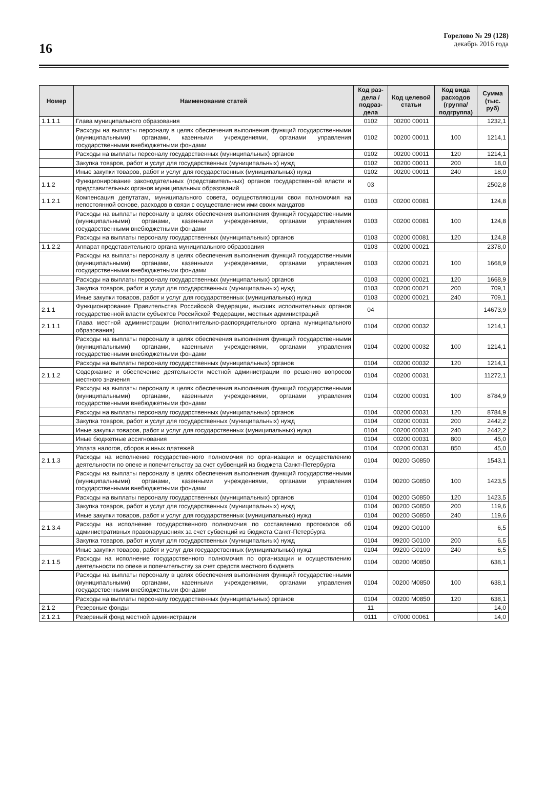16
Горелово № 29 (128)
декабрь 2016 года
| Номер | Наименование статей | Код раз-дела / подраз-дела | Код целевой статьи | Код вида расходов (группа/ подгруппа) | Сумма (тыс. руб) |
| --- | --- | --- | --- | --- | --- |
| 1.1.1.1 | Глава муниципального образования | 0102 | 00200 00011 | | 1232,1 |
| | Расходы на выплаты персоналу в целях обеспечения выполнения функций государственными (муниципальными) органами, казенными учреждениями, органами управления государственными внебюджетными фондами | 0102 | 00200 00011 | 100 | 1214,1 |
| | Расходы на выплаты персоналу государственных (муниципальных) органов | 0102 | 00200 00011 | 120 | 1214,1 |
| | Закупка товаров, работ и услуг для государственных (муниципальных) нужд | 0102 | 00200 00011 | 200 | 18,0 |
| | Иные закупки товаров, работ и услуг для государственных (муниципальных) нужд | 0102 | 00200 00011 | 240 | 18,0 |
| 1.1.2 | Функционирование законодательных (представительных) органов государственной власти и представительных органов муниципальных образований | 03 | | | 2502,8 |
| 1.1.2.1 | Компенсация депутатам, муниципального совета, осуществляющим свои полномочия на непостоянной основе, расходов в связи с осуществлением ими своих мандатов | 0103 | 00200 00081 | | 124,8 |
| | Расходы на выплаты персоналу в целях обеспечения выполнения функций государственными (муниципальными) органами, казенными учреждениями, органами управления государственными внебюджетными фондами | 0103 | 00200 00081 | 100 | 124,8 |
| | Расходы на выплаты персоналу государственных (муниципальных) органов | 0103 | 00200 00081 | 120 | 124,8 |
| 1.1.2.2 | Аппарат представительного органа муниципального образования | 0103 | 00200 00021 | | 2378,0 |
| | Расходы на выплаты персоналу в целях обеспечения выполнения функций государственными (муниципальными) органами, казенными учреждениями, органами управления государственными внебюджетными фондами | 0103 | 00200 00021 | 100 | 1668,9 |
| | Расходы на выплаты персоналу государственных (муниципальных) органов | 0103 | 00200 00021 | 120 | 1668,9 |
| | Закупка товаров, работ и услуг для государственных (муниципальных) нужд | 0103 | 00200 00021 | 200 | 709,1 |
| | Иные закупки товаров, работ и услуг для государственных (муниципальных) нужд | 0103 | 00200 00021 | 240 | 709,1 |
| 2.1.1 | Функционирование Правительства Российской Федерации, высших исполнительных органов государственной власти субъектов Российской Федерации, местных администраций | 04 | | | 14673,9 |
| 2.1.1.1 | Глава местной администрации (исполнительно-распорядительного органа муниципального образования) | 0104 | 00200 00032 | | 1214,1 |
| | Расходы на выплаты персоналу в целях обеспечения выполнения функций государственными (муниципальными) органами, казенными учреждениями, органами управления государственными внебюджетными фондами | 0104 | 00200 00032 | 100 | 1214,1 |
| | Расходы на выплаты персоналу государственных (муниципальных) органов | 0104 | 00200 00032 | 120 | 1214,1 |
| 2.1.1.2 | Содержание и обеспечение деятельности местной администрации по решению вопросов местного значения | 0104 | 00200 00031 | | 11272,1 |
| | Расходы на выплаты персоналу в целях обеспечения выполнения функций государственными (муниципальными) органами, казенными учреждениями, органами управления государственными внебюджетными фондами | 0104 | 00200 00031 | 100 | 8784,9 |
| | Расходы на выплаты персоналу государственных (муниципальных) органов | 0104 | 00200 00031 | 120 | 8784,9 |
| | Закупка товаров, работ и услуг для государственных (муниципальных) нужд | 0104 | 00200 00031 | 200 | 2442,2 |
| | Иные закупки товаров, работ и услуг для государственных (муниципальных) нужд | 0104 | 00200 00031 | 240 | 2442,2 |
| | Иные бюджетные ассигнования | 0104 | 00200 00031 | 800 | 45,0 |
| | Уплата налогов, сборов и иных платежей | 0104 | 00200 00031 | 850 | 45,0 |
| 2.1.1.3 | Расходы на исполнение государственного полномочия по организации и осуществлению деятельности по опеке и попечительству за счет субвенций из бюджета Санкт-Петербурга | 0104 | 00200 G0850 | | 1543,1 |
| | Расходы на выплаты персоналу в целях обеспечения выполнения функций государственными (муниципальными) органами, казенными учреждениями, органами управления государственными внебюджетными фондами | 0104 | 00200 G0850 | 100 | 1423,5 |
| | Расходы на выплаты персоналу государственных (муниципальных) органов | 0104 | 00200 G0850 | 120 | 1423,5 |
| | Закупка товаров, работ и услуг для государственных (муниципальных) нужд | 0104 | 00200 G0850 | 200 | 119,6 |
| | Иные закупки товаров, работ и услуг для государственных (муниципальных) нужд | 0104 | 00200 G0850 | 240 | 119,6 |
| 2.1.3.4 | Расходы на исполнение государственного полномочия по составлению протоколов об административных правонарушениях за счет субвенций из бюджета Санкт-Петербурга | 0104 | 09200 G0100 | | 6,5 |
| | Закупка товаров, работ и услуг для государственных (муниципальных) нужд | 0104 | 09200 G0100 | 200 | 6,5 |
| | Иные закупки товаров, работ и услуг для государственных (муниципальных) нужд | 0104 | 09200 G0100 | 240 | 6,5 |
| 2.1.1.5 | Расходы на исполнение государственного полномочия по организации и осуществлению деятельности по опеке и попечительству за счет средств местного бюджета | 0104 | 00200 M0850 | | 638,1 |
| | Расходы на выплаты персоналу в целях обеспечения выполнения функций государственными (муниципальными) органами, казенными учреждениями, органами управления государственными внебюджетными фондами | 0104 | 00200 M0850 | 100 | 638,1 |
| | Расходы на выплаты персоналу государственных (муниципальных) органов | 0104 | 00200 M0850 | 120 | 638,1 |
| 2.1.2 | Резервные фонды | 11 | | | 14,0 |
| 2.1.2.1 | Резервный фонд местной администрации | 0111 | 07000 00061 | | 14,0 |